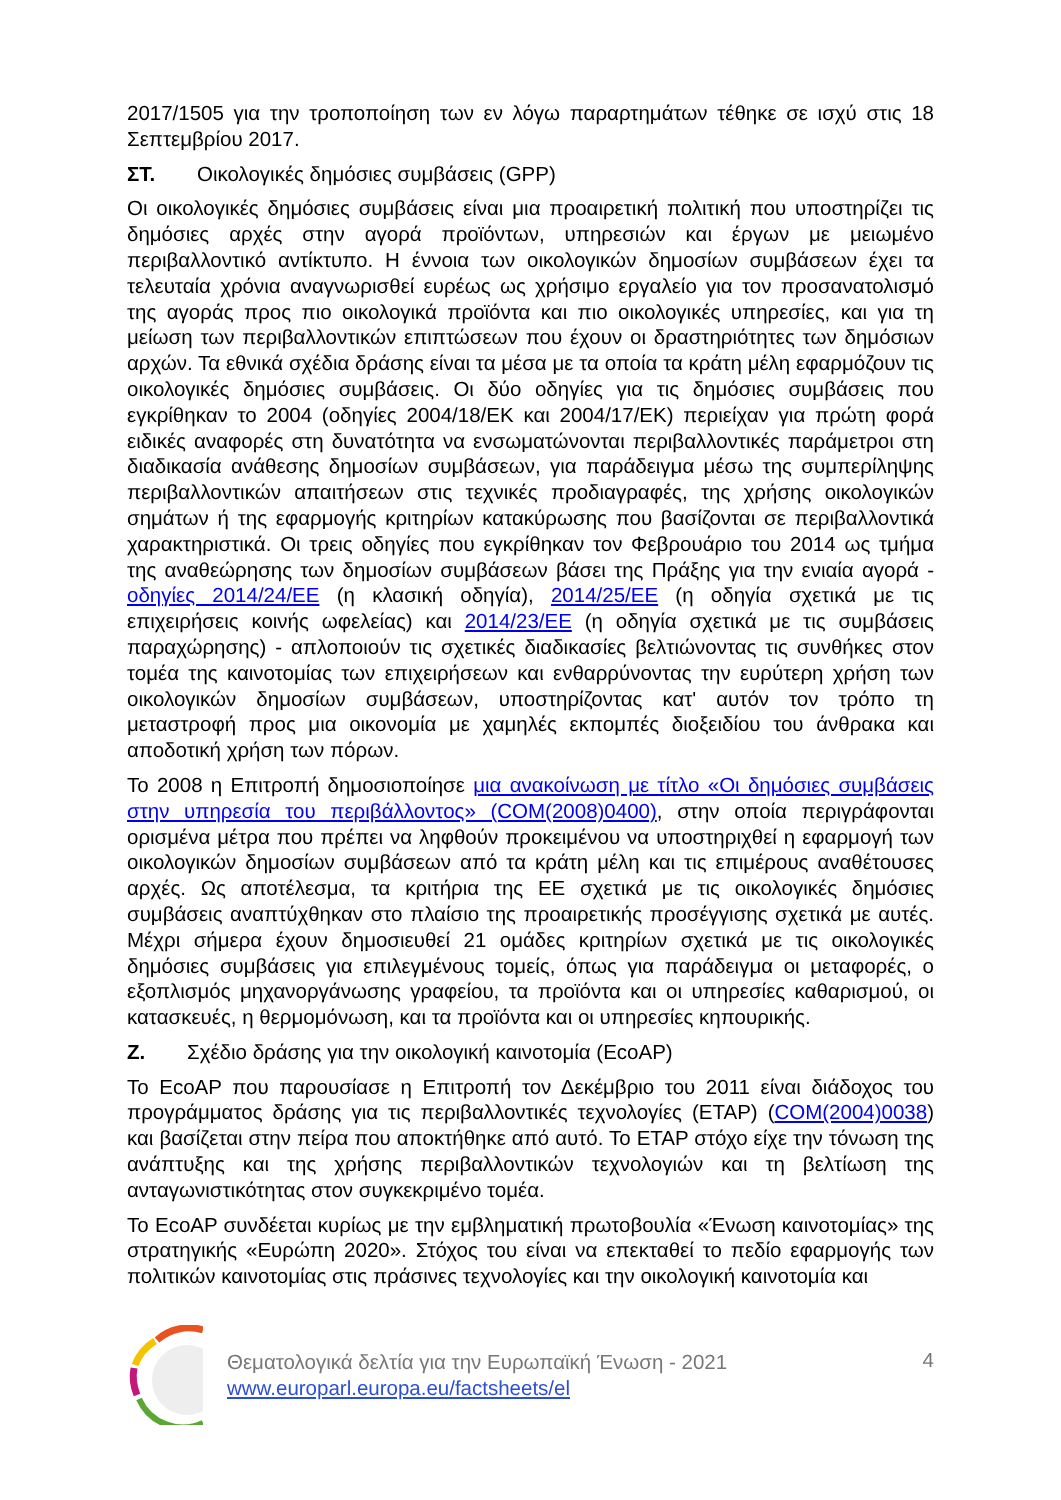2017/1505 για την τροποποίηση των εν λόγω παραρτημάτων τέθηκε σε ισχύ στις 18 Σεπτεμβρίου 2017.
ΣΤ. Οικολογικές δημόσιες συμβάσεις (GPP)
Οι οικολογικές δημόσιες συμβάσεις είναι μια προαιρετική πολιτική που υποστηρίζει τις δημόσιες αρχές στην αγορά προϊόντων, υπηρεσιών και έργων με μειωμένο περιβαλλοντικό αντίκτυπο. Η έννοια των οικολογικών δημοσίων συμβάσεων έχει τα τελευταία χρόνια αναγνωρισθεί ευρέως ως χρήσιμο εργαλείο για τον προσανατολισμό της αγοράς προς πιο οικολογικά προϊόντα και πιο οικολογικές υπηρεσίες, και για τη μείωση των περιβαλλοντικών επιπτώσεων που έχουν οι δραστηριότητες των δημόσιων αρχών. Τα εθνικά σχέδια δράσης είναι τα μέσα με τα οποία τα κράτη μέλη εφαρμόζουν τις οικολογικές δημόσιες συμβάσεις. Οι δύο οδηγίες για τις δημόσιες συμβάσεις που εγκρίθηκαν το 2004 (οδηγίες 2004/18/ΕΚ και 2004/17/ΕΚ) περιείχαν για πρώτη φορά ειδικές αναφορές στη δυνατότητα να ενσωματώνονται περιβαλλοντικές παράμετροι στη διαδικασία ανάθεσης δημοσίων συμβάσεων, για παράδειγμα μέσω της συμπερίληψης περιβαλλοντικών απαιτήσεων στις τεχνικές προδιαγραφές, της χρήσης οικολογικών σημάτων ή της εφαρμογής κριτηρίων κατακύρωσης που βασίζονται σε περιβαλλοντικά χαρακτηριστικά. Οι τρεις οδηγίες που εγκρίθηκαν τον Φεβρουάριο του 2014 ως τμήμα της αναθεώρησης των δημοσίων συμβάσεων βάσει της Πράξης για την ενιαία αγορά - οδηγίες 2014/24/ΕΕ (η κλασική οδηγία), 2014/25/ΕΕ (η οδηγία σχετικά με τις επιχειρήσεις κοινής ωφελείας) και 2014/23/ΕΕ (η οδηγία σχετικά με τις συμβάσεις παραχώρησης) - απλοποιούν τις σχετικές διαδικασίες βελτιώνοντας τις συνθήκες στον τομέα της καινοτομίας των επιχειρήσεων και ενθαρρύνοντας την ευρύτερη χρήση των οικολογικών δημοσίων συμβάσεων, υποστηρίζοντας κατ' αυτόν τον τρόπο τη μεταστροφή προς μια οικονομία με χαμηλές εκπομπές διοξειδίου του άνθρακα και αποδοτική χρήση των πόρων.
Το 2008 η Επιτροπή δημοσιοποίησε μια ανακοίνωση με τίτλο «Οι δημόσιες συμβάσεις στην υπηρεσία του περιβάλλοντος» (COM(2008)0400), στην οποία περιγράφονται ορισμένα μέτρα που πρέπει να ληφθούν προκειμένου να υποστηριχθεί η εφαρμογή των οικολογικών δημοσίων συμβάσεων από τα κράτη μέλη και τις επιμέρους αναθέτουσες αρχές. Ως αποτέλεσμα, τα κριτήρια της ΕΕ σχετικά με τις οικολογικές δημόσιες συμβάσεις αναπτύχθηκαν στο πλαίσιο της προαιρετικής προσέγγισης σχετικά με αυτές. Μέχρι σήμερα έχουν δημοσιευθεί 21 ομάδες κριτηρίων σχετικά με τις οικολογικές δημόσιες συμβάσεις για επιλεγμένους τομείς, όπως για παράδειγμα οι μεταφορές, ο εξοπλισμός μηχανοργάνωσης γραφείου, τα προϊόντα και οι υπηρεσίες καθαρισμού, οι κατασκευές, η θερμομόνωση, και τα προϊόντα και οι υπηρεσίες κηπουρικής.
Ζ. Σχέδιο δράσης για την οικολογική καινοτομία (EcoAP)
Το EcoAP που παρουσίασε η Επιτροπή τον Δεκέμβριο του 2011 είναι διάδοχος του προγράμματος δράσης για τις περιβαλλοντικές τεχνολογίες (ETAP) (COM(2004)0038) και βασίζεται στην πείρα που αποκτήθηκε από αυτό. Το ETAP στόχο είχε την τόνωση της ανάπτυξης και της χρήσης περιβαλλοντικών τεχνολογιών και τη βελτίωση της ανταγωνιστικότητας στον συγκεκριμένο τομέα.
Το EcoAP συνδέεται κυρίως με την εμβληματική πρωτοβουλία «Ένωση καινοτομίας» της στρατηγικής «Ευρώπη 2020». Στόχος του είναι να επεκταθεί το πεδίο εφαρμογής των πολιτικών καινοτομίας στις πράσινες τεχνολογίες και την οικολογική καινοτομία και
Θεματολογικά δελτία για την Ευρωπαϊκή Ένωση - 2021
www.europarl.europa.eu/factsheets/el
4